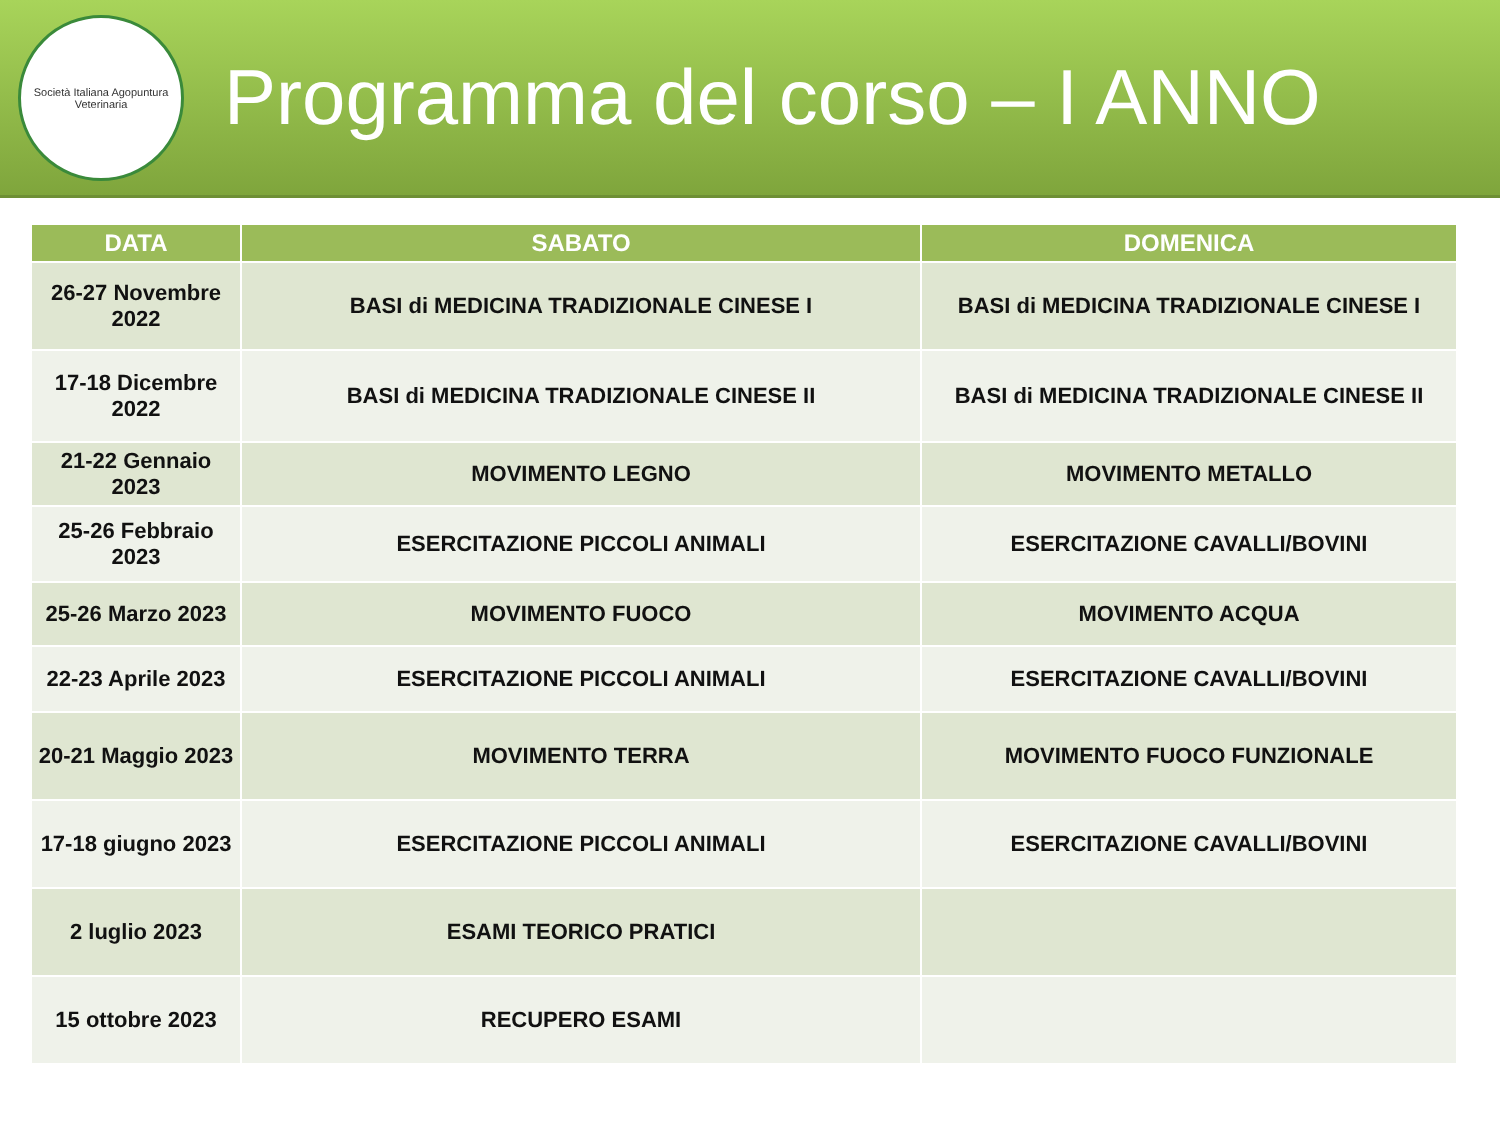Società Italiana Agopuntura Veterinaria
Programma del corso – I ANNO
| DATA | SABATO | DOMENICA |
| --- | --- | --- |
| 26-27 Novembre 2022 | BASI di MEDICINA TRADIZIONALE CINESE I | BASI di MEDICINA TRADIZIONALE CINESE I |
| 17-18 Dicembre 2022 | BASI di MEDICINA TRADIZIONALE CINESE II | BASI di MEDICINA TRADIZIONALE CINESE II |
| 21-22 Gennaio 2023 | MOVIMENTO LEGNO | MOVIMENTO METALLO |
| 25-26 Febbraio 2023 | ESERCITAZIONE PICCOLI ANIMALI | ESERCITAZIONE CAVALLI/BOVINI |
| 25-26 Marzo 2023 | MOVIMENTO FUOCO | MOVIMENTO ACQUA |
| 22-23 Aprile 2023 | ESERCITAZIONE PICCOLI ANIMALI | ESERCITAZIONE CAVALLI/BOVINI |
| 20-21 Maggio 2023 | MOVIMENTO TERRA | MOVIMENTO FUOCO FUNZIONALE |
| 17-18 giugno 2023 | ESERCITAZIONE PICCOLI ANIMALI | ESERCITAZIONE CAVALLI/BOVINI |
| 2 luglio 2023 | ESAMI TEORICO PRATICI | |
| 15 ottobre 2023 | RECUPERO ESAMI | |